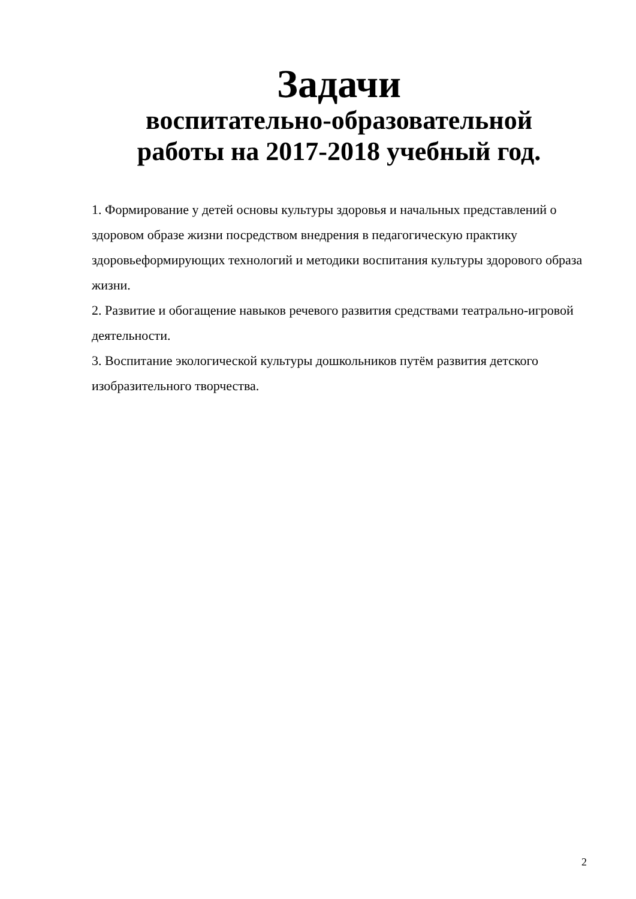Задачи
воспитательно-образовательной
работы на 2017-2018 учебный год.
1. Формирование у детей основы культуры здоровья и начальных представлений о здоровом образе жизни посредством внедрения в педагогическую практику здоровьеформирующих технологий и методики воспитания культуры здорового образа жизни.
2. Развитие и обогащение навыков речевого развития средствами театрально-игровой деятельности.
3. Воспитание экологической культуры дошкольников путём развития детского изобразительного творчества.
2